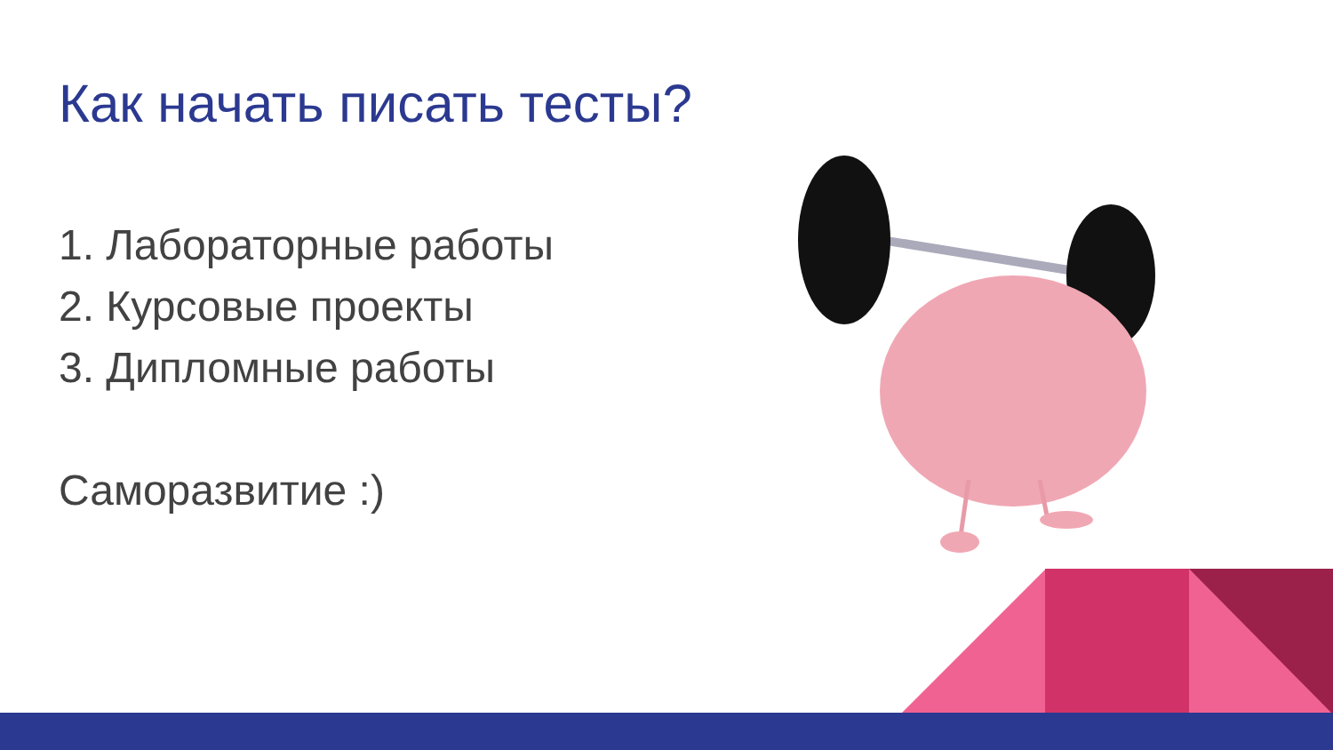Как начать писать тесты?
1. Лабораторные работы
2. Курсовые проекты
3. Дипломные работы
Саморазвитие :)